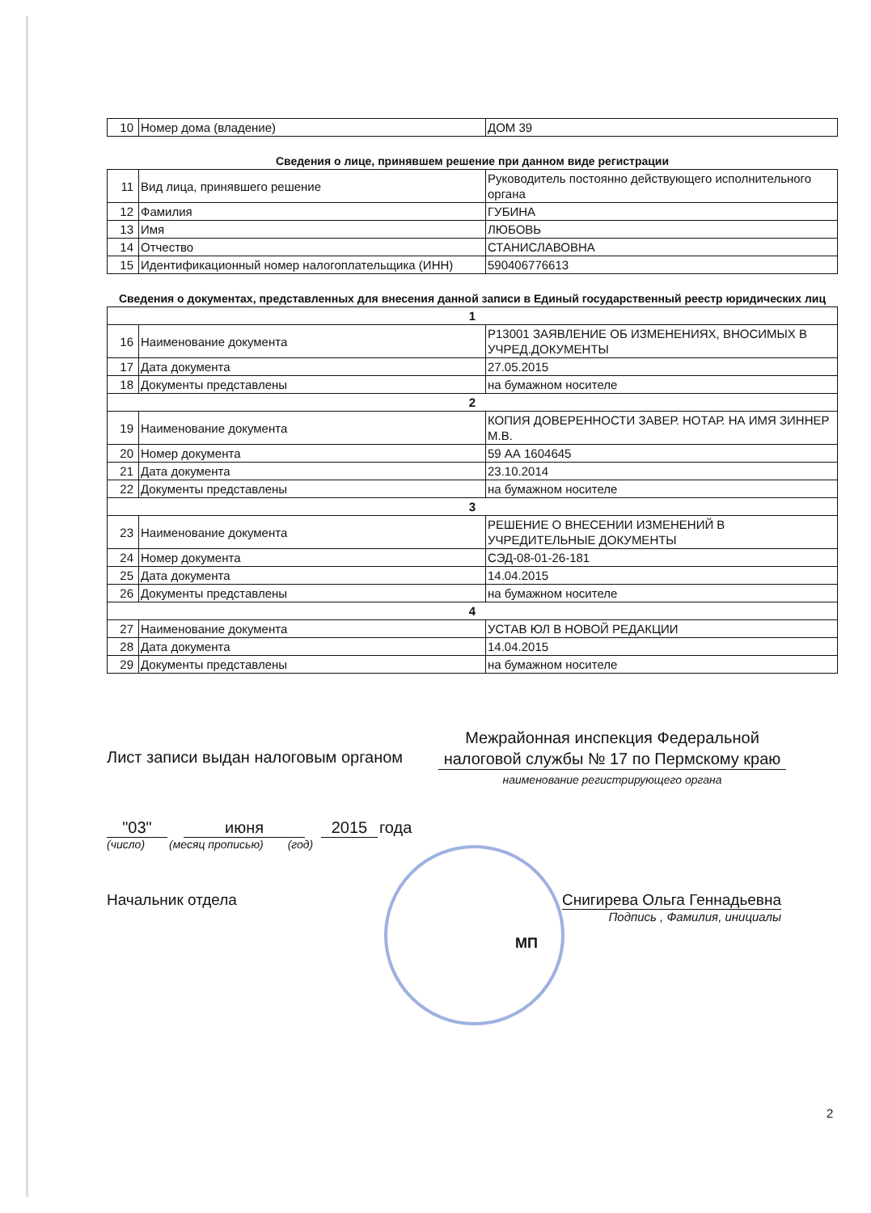| 10 | Номер дома (владение) | ДОМ 39 |
Сведения о лице, принявшем решение при данном виде регистрации
| 11 | Вид лица, принявшего решение | Руководитель постоянно действующего исполнительного органа |
| 12 | Фамилия | ГУБИНА |
| 13 | Имя | ЛЮБОВЬ |
| 14 | Отчество | СТАНИСЛАВОВНА |
| 15 | Идентификационный номер налогоплательщика (ИНН) | 590406776613 |
Сведения о документах, представленных для внесения данной записи в Единый государственный реестр юридических лиц
| 1 | | |
| 16 | Наименование документа | Р13001 ЗАЯВЛЕНИЕ ОБ ИЗМЕНЕНИЯХ, ВНОСИМЫХ В УЧРЕД.ДОКУМЕНТЫ |
| 17 | Дата документа | 27.05.2015 |
| 18 | Документы представлены | на бумажном носителе |
| 2 | | |
| 19 | Наименование документа | КОПИЯ ДОВЕРЕННОСТИ ЗАВЕР. НОТАР. НА ИМЯ ЗИННЕР М.В. |
| 20 | Номер документа | 59 АА 1604645 |
| 21 | Дата документа | 23.10.2014 |
| 22 | Документы представлены | на бумажном носителе |
| 3 | | |
| 23 | Наименование документа | РЕШЕНИЕ О ВНЕСЕНИИ ИЗМЕНЕНИЙ В УЧРЕДИТЕЛЬНЫЕ ДОКУМЕНТЫ |
| 24 | Номер документа | СЭД-08-01-26-181 |
| 25 | Дата документа | 14.04.2015 |
| 26 | Документы представлены | на бумажном носителе |
| 4 | | |
| 27 | Наименование документа | УСТАВ ЮЛ В НОВОЙ РЕДАКЦИИ |
| 28 | Дата документа | 14.04.2015 |
| 29 | Документы представлены | на бумажном носителе |
Лист записи выдан налоговым органом
Межрайонная инспекция Федеральной налоговой службы № 17 по Пермскому краю
наименование регистрирующего органа
"03" июня 2015 года
(число) (месяц прописью) (год)
Начальник отдела Снигирева Ольга Геннадьевна
Подпись , Фамилия, инициалы
МП
2